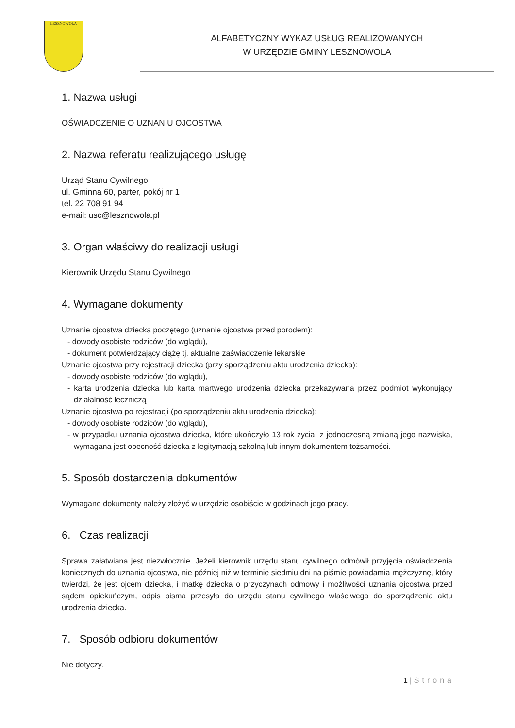LESZNOWOLA
ALFABETYCZNY WYKAZ USŁUG REALIZOWANYCH
W URZĘDZIE GMINY LESZNOWOLA
1. Nazwa usługi
OŚWIADCZENIE O UZNANIU OJCOSTWA
2. Nazwa referatu realizującego usługę
Urząd Stanu Cywilnego
ul. Gminna 60, parter, pokój nr 1
tel. 22 708 91 94
e-mail: usc@lesznowola.pl
3. Organ właściwy do realizacji usługi
Kierownik Urzędu Stanu Cywilnego
4. Wymagane dokumenty
Uznanie ojcostwa dziecka poczętego (uznanie ojcostwa przed porodem):
- dowody osobiste rodziców (do wglądu),
- dokument potwierdzający ciążę tj. aktualne zaświadczenie lekarskie
Uznanie ojcostwa przy rejestracji dziecka (przy sporządzeniu aktu urodzenia dziecka):
- dowody osobiste rodziców (do wglądu),
- karta urodzenia dziecka lub karta martwego urodzenia dziecka przekazywana przez podmiot wykonujący działalność leczniczą
Uznanie ojcostwa po rejestracji (po sporządzeniu aktu urodzenia dziecka):
- dowody osobiste rodziców (do wglądu),
- w przypadku uznania ojcostwa dziecka, które ukończyło 13 rok życia, z jednoczesną zmianą jego nazwiska, wymagana jest obecność dziecka z legitymacją szkolną lub innym dokumentem tożsamości.
5. Sposób dostarczenia dokumentów
Wymagane dokumenty należy złożyć w urzędzie osobiście w godzinach jego pracy.
6. Czas realizacji
Sprawa załatwiana jest niezwłocznie. Jeżeli kierownik urzędu stanu cywilnego odmówił przyjęcia oświadczenia koniecznych do uznania ojcostwa, nie później niż w terminie siedmiu dni na piśmie powiadamia mężczyznę, który twierdzi, że jest ojcem dziecka, i matkę dziecka o przyczynach odmowy i możliwości uznania ojcostwa przed sądem opiekuńczym, odpis pisma przesyła do urzędu stanu cywilnego właściwego do sporządzenia aktu urodzenia dziecka.
7. Sposób odbioru dokumentów
Nie dotyczy.
1 | Strona